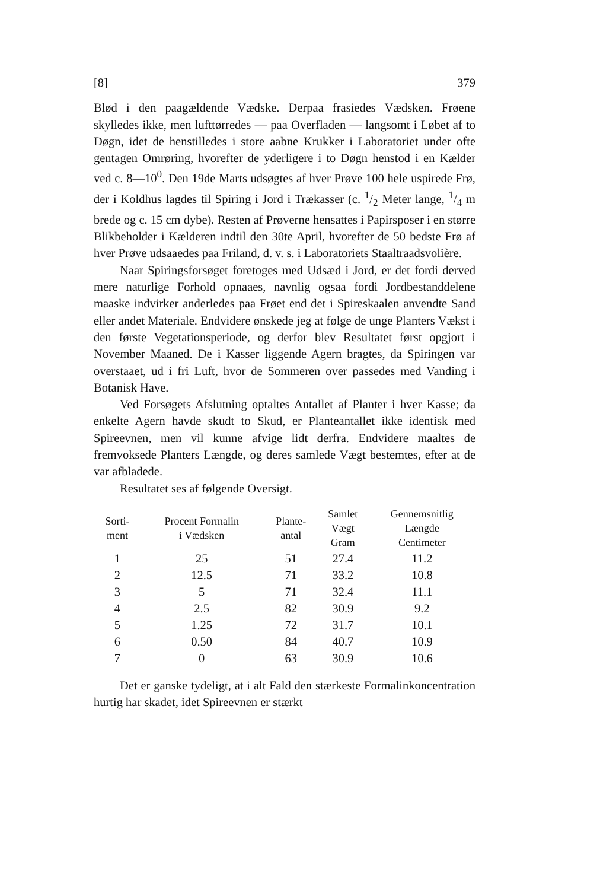[8] 379
Blød i den paagældende Vædske. Derpaa frasiedes Vædsken. Frøene skylledes ikke, men lufttørredes — paa Overfladen — langsomt i Løbet af to Døgn, idet de henstilledes i store aabne Krukker i Laboratoriet under ofte gentagen Omrøring, hvorefter de yderligere i to Døgn henstod i en Kælder ved c. 8—10<sup>0</sup>. Den 19de Marts udsøgtes af hver Prøve 100 hele uspirede Frø, der i Koldhus lagdes til Spiring i Jord i Trækasser (c. 1/2 Meter lange, 1/4 m brede og c. 15 cm dybe). Resten af Prøverne hensattes i Papirsposer i en større Blikbeholder i Kælderen indtil den 30te April, hvorefter de 50 bedste Frø af hver Prøve udsaaedes paa Friland, d. v. s. i Laboratoriets Staaltraadsvolière.
Naar Spiringsforsøget foretoges med Udsæd i Jord, er det fordi derved mere naturlige Forhold opnaaes, navnlig ogsaa fordi Jordbestanddelene maaske indvirker anderledes paa Frøet end det i Spireskaalen anvendte Sand eller andet Materiale. Endvidere ønskede jeg at følge de unge Planters Vækst i den første Vegetationsperiode, og derfor blev Resultatet først opgjort i November Maaned. De i Kasser liggende Agern bragtes, da Spiringen var overstaaet, ud i fri Luft, hvor de Sommeren over passedes med Vanding i Botanisk Have.
Ved Forsøgets Afslutning optaltes Antallet af Planter i hver Kasse; da enkelte Agern havde skudt to Skud, er Planteantallet ikke identisk med Spireevnen, men vil kunne afvige lidt derfra. Endvidere maaltes de fremvoksede Planters Længde, og deres samlede Vægt bestemtes, efter at de var afbladede.
Resultatet ses af følgende Oversigt.
| Sorti- ment | Procent Formalin i Vædsken | Plante- antal | Samlet Vægt Gram | Gennemsnitlig Længde Centimeter |
| --- | --- | --- | --- | --- |
| 1 | 25 | 51 | 27.4 | 11.2 |
| 2 | 12.5 | 71 | 33.2 | 10.8 |
| 3 | 5 | 71 | 32.4 | 11.1 |
| 4 | 2.5 | 82 | 30.9 | 9.2 |
| 5 | 1.25 | 72 | 31.7 | 10.1 |
| 6 | 0.50 | 84 | 40.7 | 10.9 |
| 7 | 0 | 63 | 30.9 | 10.6 |
Det er ganske tydeligt, at i alt Fald den stærkeste Formalinkoncentration hurtig har skadet, idet Spireevnen er stærkt